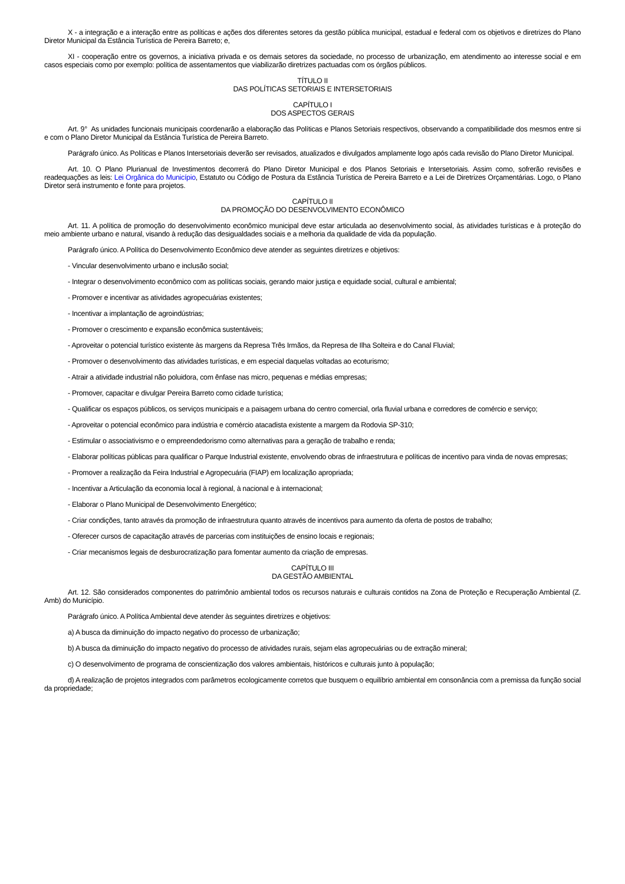X - a integração e a interação entre as políticas e ações dos diferentes setores da gestão pública municipal, estadual e federal com os objetivos e diretrizes do Plano Diretor Municipal da Estância Turística de Pereira Barreto; e,
XI - cooperação entre os governos, a iniciativa privada e os demais setores da sociedade, no processo de urbanização, em atendimento ao interesse social e em casos especiais como por exemplo: política de assentamentos que viabilizarão diretrizes pactuadas com os órgãos públicos.
TÍTULO II
DAS POLÍTICAS SETORIAIS E INTERSETORIAIS
CAPÍTULO I
DOS ASPECTOS GERAIS
Art. 9° As unidades funcionais municipais coordenarão a elaboração das Políticas e Planos Setoriais respectivos, observando a compatibilidade dos mesmos entre si e com o Plano Diretor Municipal da Estância Turística de Pereira Barreto.
Parágrafo único. As Políticas e Planos Intersetoriais deverão ser revisados, atualizados e divulgados amplamente logo após cada revisão do Plano Diretor Municipal.
Art. 10. O Plano Plurianual de Investimentos decorrerá do Plano Diretor Municipal e dos Planos Setoriais e Intersetoriais. Assim como, sofrerão revisões e readequações as leis: Lei Orgânica do Município, Estatuto ou Código de Postura da Estância Turística de Pereira Barreto e a Lei de Diretrizes Orçamentárias. Logo, o Plano Diretor será instrumento e fonte para projetos.
CAPÍTULO II
DA PROMOÇÃO DO DESENVOLVIMENTO ECONÔMICO
Art. 11. A política de promoção do desenvolvimento econômico municipal deve estar articulada ao desenvolvimento social, às atividades turísticas e à proteção do meio ambiente urbano e natural, visando à redução das desigualdades sociais e a melhoria da qualidade de vida da população.
Parágrafo único. A Política do Desenvolvimento Econômico deve atender as seguintes diretrizes e objetivos:
- Vincular desenvolvimento urbano e inclusão social;
- Integrar o desenvolvimento econômico com as políticas sociais, gerando maior justiça e equidade social, cultural e ambiental;
- Promover e incentivar as atividades agropecuárias existentes;
- Incentivar a implantação de agroindústrias;
- Promover o crescimento e expansão econômica sustentáveis;
- Aproveitar o potencial turístico existente às margens da Represa Três Irmãos, da Represa de Ilha Solteira e do Canal Fluvial;
- Promover o desenvolvimento das atividades turísticas, e em especial daquelas voltadas ao ecoturismo;
- Atrair a atividade industrial não poluidora, com ênfase nas micro, pequenas e médias empresas;
- Promover, capacitar e divulgar Pereira Barreto como cidade turística;
- Qualificar os espaços públicos, os serviços municipais e a paisagem urbana do centro comercial, orla fluvial urbana e corredores de comércio e serviço;
- Aproveitar o potencial econômico para indústria e comércio atacadista existente a margem da Rodovia SP-310;
- Estimular o associativismo e o empreendedorismo como alternativas para a geração de trabalho e renda;
- Elaborar políticas públicas para qualificar o Parque Industrial existente, envolvendo obras de infraestrutura e políticas de incentivo para vinda de novas empresas;
- Promover a realização da Feira Industrial e Agropecuária (FIAP) em localização apropriada;
- Incentivar a Articulação da economia local à regional, à nacional e à internacional;
- Elaborar o Plano Municipal de Desenvolvimento Energético;
- Criar condições, tanto através da promoção de infraestrutura quanto através de incentivos para aumento da oferta de postos de trabalho;
- Oferecer cursos de capacitação através de parcerias com instituições de ensino locais e regionais;
- Criar mecanismos legais de desburocratização para fomentar aumento da criação de empresas.
CAPÍTULO III
DA GESTÃO AMBIENTAL
Art. 12. São considerados componentes do patrimônio ambiental todos os recursos naturais e culturais contidos na Zona de Proteção e Recuperação Ambiental (Z. Amb) do Município.
Parágrafo único. A Política Ambiental deve atender às seguintes diretrizes e objetivos:
a) A busca da diminuição do impacto negativo do processo de urbanização;
b) A busca da diminuição do impacto negativo do processo de atividades rurais, sejam elas agropecuárias ou de extração mineral;
c) O desenvolvimento de programa de conscientização dos valores ambientais, históricos e culturais junto à população;
d) A realização de projetos integrados com parâmetros ecologicamente corretos que busquem o equilíbrio ambiental em consonância com a premissa da função social da propriedade;